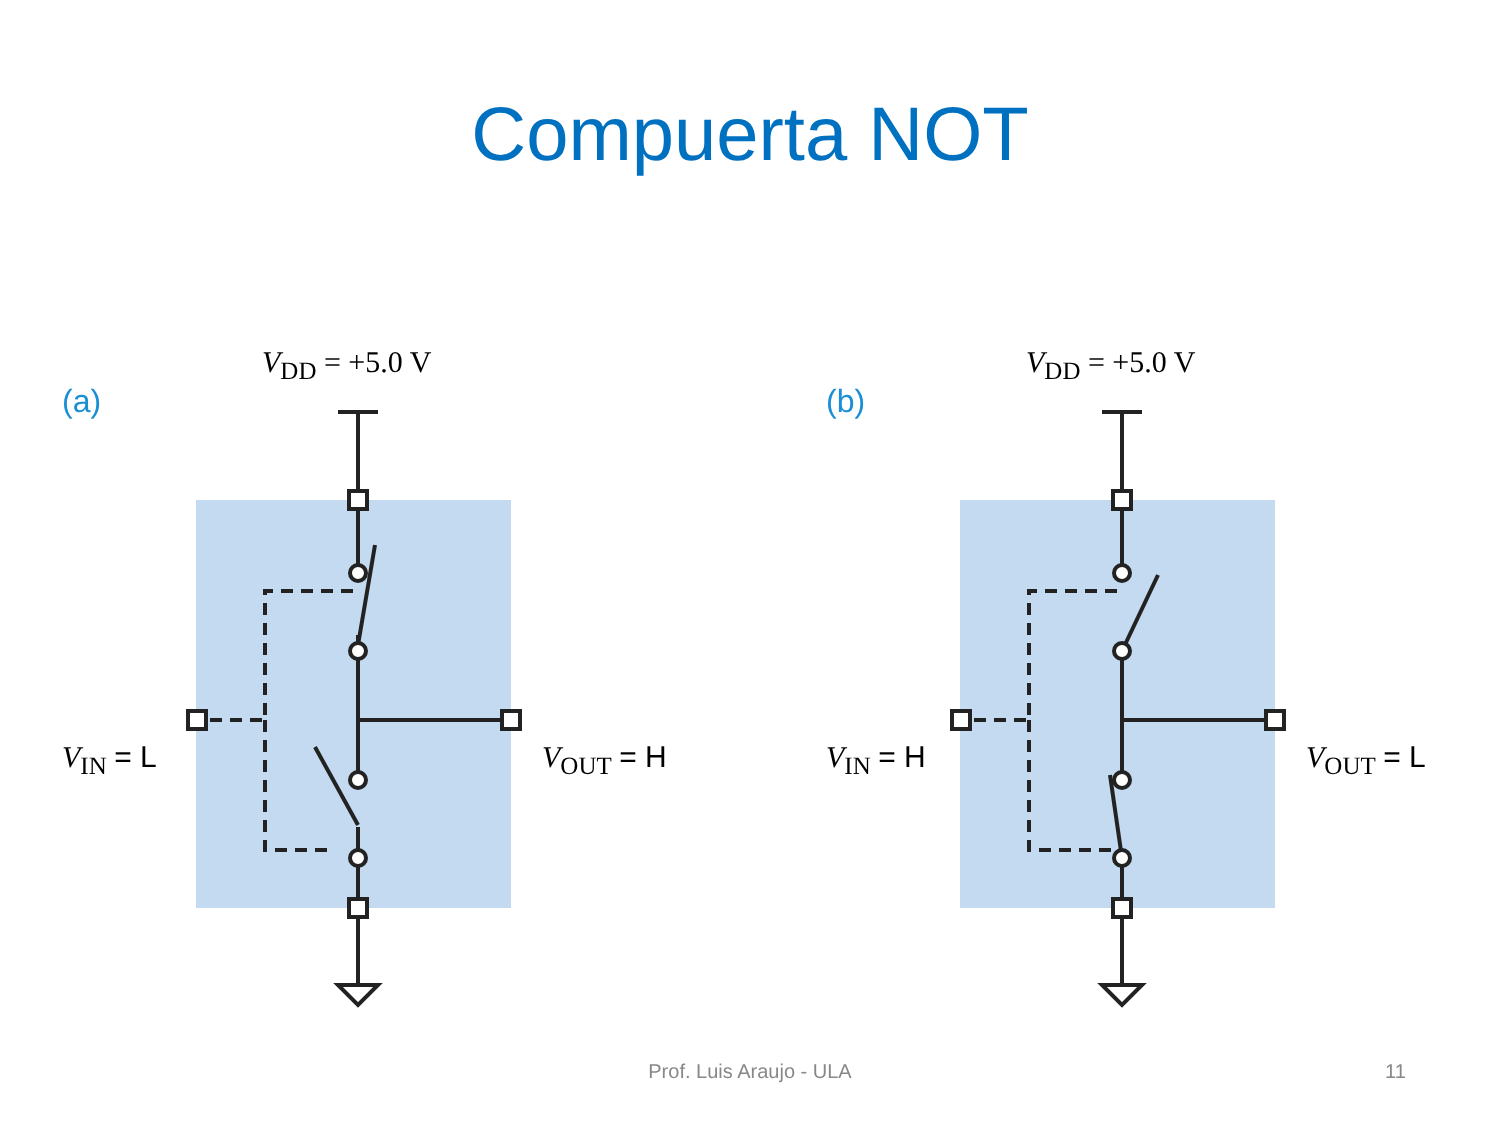Compuerta NOT
(a)
V<sub>DD</sub> = +5.0 V
V<sub>IN</sub> = L V<sub>OUT</sub> = H
(b)
V<sub>DD</sub> = +5.0 V
V<sub>IN</sub> = H V<sub>OUT</sub> = L
Prof. Luis Araujo - ULA 11